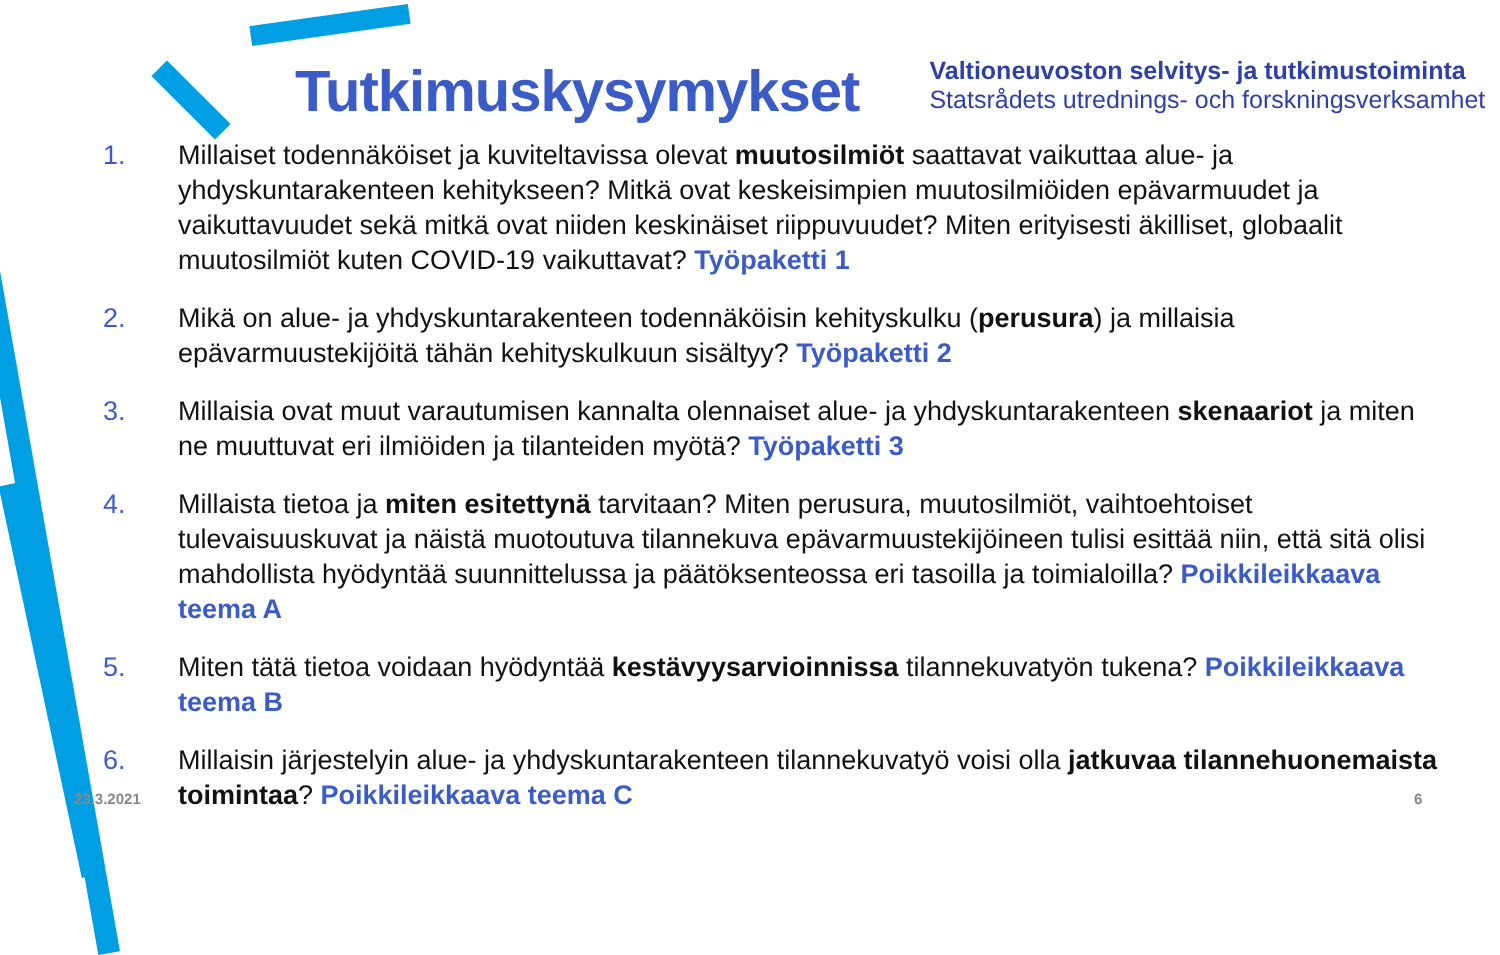Tutkimuskysymykset
Valtioneuvoston selvitys- ja tutkimustoiminta
Statsrådets utrednings- och forskningsverksamhet
1. Millaiset todennäköiset ja kuviteltavissa olevat muutosilmiöt saattavat vaikuttaa alue- ja yhdyskuntarakenteen kehitykseen? Mitkä ovat keskeisimpien muutosilmiöiden epävarmuudet ja vaikuttavuudet sekä mitkä ovat niiden keskinäiset riippuvuudet? Miten erityisesti äkilliset, globaalit muutosilmiöt kuten COVID-19 vaikuttavat? Työpaketti 1
2. Mikä on alue- ja yhdyskuntarakenteen todennäköisin kehityskulku (perusura) ja millaisia epävarmuustekijöitä tähän kehityskulkuun sisältyy? Työpaketti 2
3. Millaisia ovat muut varautumisen kannalta olennaiset alue- ja yhdyskuntarakenteen skenaariot ja miten ne muuttuvat eri ilmiöiden ja tilanteiden myötä? Työpaketti 3
4. Millaista tietoa ja miten esitettynä tarvitaan? Miten perusura, muutosilmiöt, vaihtoehtoiset tulevaisuuskuvat ja näistä muotoutuva tilannekuva epävarmuustekijöineen tulisi esittää niin, että sitä olisi mahdollista hyödyntää suunnittelussa ja päätöksenteossa eri tasoilla ja toimialoilla? Poikkileikkaava teema A
5. Miten tätä tietoa voidaan hyödyntää kestävyysarvioinnissa tilannekuvatyön tukena? Poikkileikkaava teema B
6. Millaisin järjestelyin alue- ja yhdyskuntarakenteen tilannekuvatyö voisi olla jatkuvaa tilannehuonemaista toimintaa? Poikkileikkaava teema C
23.3.2021 6